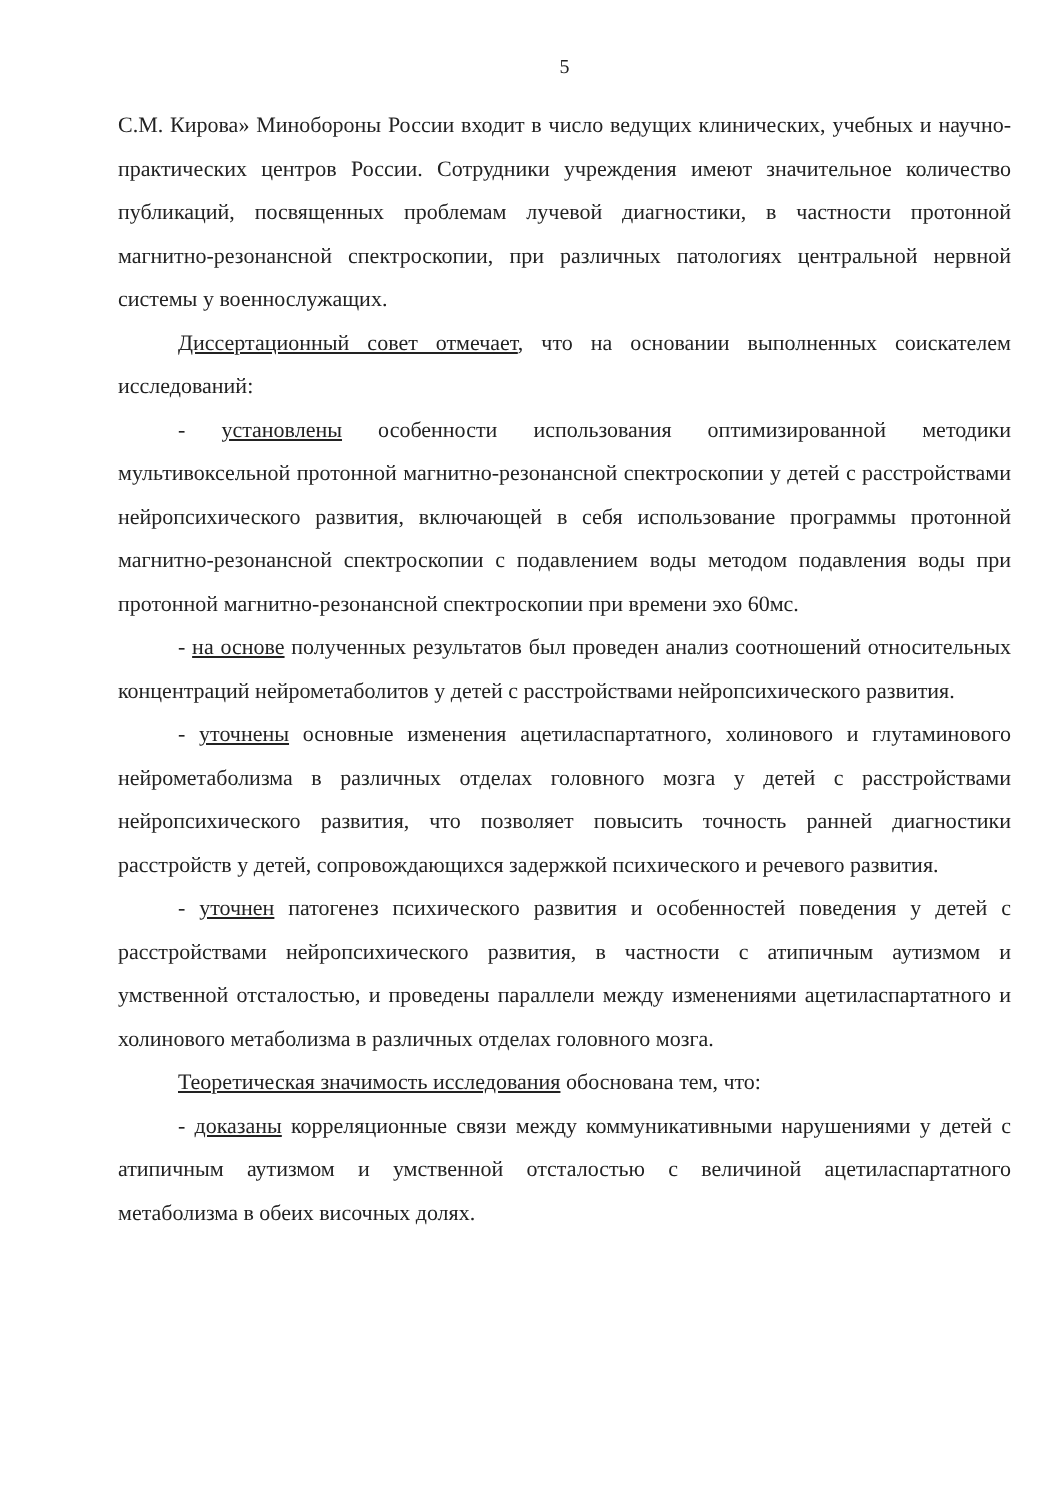5
С.М. Кирова» Минобороны России входит в число ведущих клинических, учебных и научно-практических центров России. Сотрудники учреждения имеют значительное количество публикаций, посвященных проблемам лучевой диагностики, в частности протонной магнитно-резонансной спектроскопии, при различных патологиях центральной нервной системы у военнослужащих.
Диссертационный совет отмечает, что на основании выполненных соискателем исследований:
- установлены особенности использования оптимизированной методики мультивоксельной протонной магнитно-резонансной спектроскопии у детей с расстройствами нейропсихического развития, включающей в себя использование программы протонной магнитно-резонансной спектроскопии с подавлением воды методом подавления воды при протонной магнитно-резонансной спектроскопии при времени эхо 60мс.
- на основе полученных результатов был проведен анализ соотношений относительных концентраций нейрометаболитов у детей с расстройствами нейропсихического развития.
- уточнены основные изменения ацетиласпартатного, холинового и глутаминового нейрометаболизма в различных отделах головного мозга у детей с расстройствами нейропсихического развития, что позволяет повысить точность ранней диагностики расстройств у детей, сопровождающихся задержкой психического и речевого развития.
- уточнен патогенез психического развития и особенностей поведения у детей с расстройствами нейропсихического развития, в частности с атипичным аутизмом и умственной отсталостью, и проведены параллели между изменениями ацетиласпартатного и холинового метаболизма в различных отделах головного мозга.
Теоретическая значимость исследования обоснована тем, что:
- доказаны корреляционные связи между коммуникативными нарушениями у детей с атипичным аутизмом и умственной отсталостью с величиной ацетиласпартатного метаболизма в обеих височных долях.